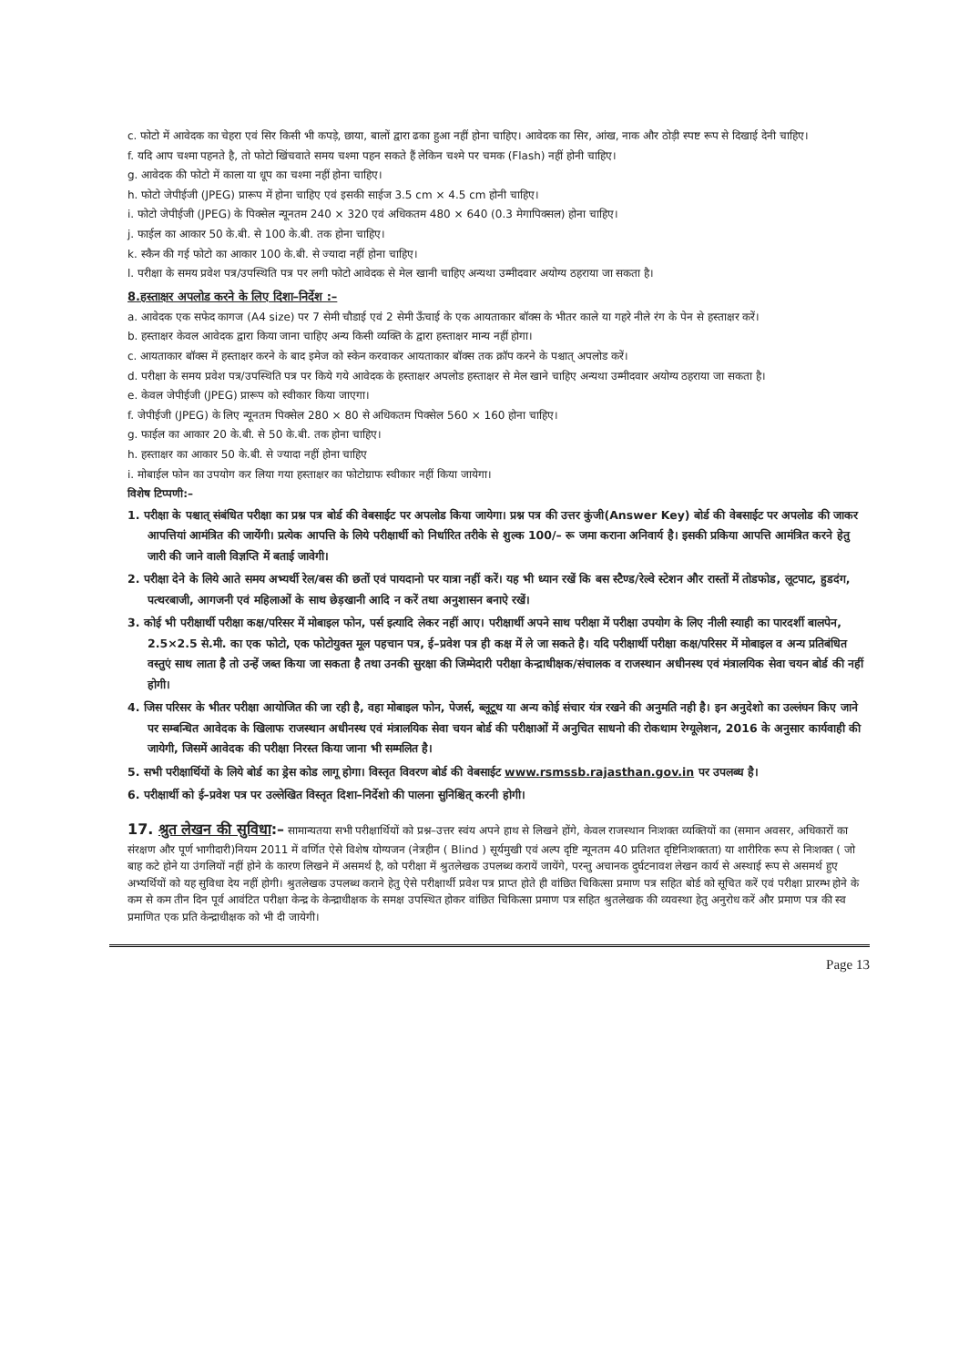c. फोटो में आवेदक का चेहरा एवं सिर किसी भी कपड़े, छाया, बालों द्वारा ढका हुआ नहीं होना चाहिए। आवेदक का सिर, आंख, नाक और ठोड़ी स्पष्ट रूप से दिखाई देनी चाहिए।
f. यदि आप चश्मा पहनते है, तो फोटो खिंचवाते समय चश्मा पहन सकते हैं लेकिन चश्मे पर चमक (Flash) नहीं होनी चाहिए।
g. आवेदक की फोटो में काला या धूप का चश्मा नहीं होना चाहिए।
h. फोटो जेपीईजी (JPEG) प्रारूप में होना चाहिए एवं इसकी साईज 3.5 cm × 4.5 cm होनी चाहिए।
i. फोटो जेपीईजी (JPEG) के पिक्सेल न्यूनतम 240 × 320 एवं अधिकतम 480 × 640 (0.3 मेगापिक्सल) होना चाहिए।
j. फाईल का आकार 50 के.बी. से 100 के.बी. तक होना चाहिए।
k. स्कैन की गई फोटो का आकार 100 के.बी. से ज्यादा नहीं होना चाहिए।
l. परीक्षा के समय प्रवेश पत्र/उपस्थिति पत्र पर लगी फोटो आवेदक से मेल खानी चाहिए अन्यथा उम्मीदवार अयोग्य ठहराया जा सकता है।
8.हस्ताक्षर अपलोड करने के लिए दिशा–निर्देश :–
a. आवेदक एक सफेद कागज (A4 size) पर 7 सेमी चौडाई एवं 2 सेमी ऊँचाई के एक आयताकार बॉक्स के भीतर काले या गहरे नीले रंग के पेन से हस्ताक्षर करें।
b. हस्ताक्षर केवल आवेदक द्वारा किया जाना चाहिए अन्य किसी व्यक्ति के द्वारा हस्ताक्षर मान्य नहीं होगा।
c. आयताकार बॉक्स में हस्ताक्षर करने के बाद इमेज को स्केन करवाकर आयताकार बॉक्स तक क्रॉप करने के पश्चात् अपलोड करें।
d. परीक्षा के समय प्रवेश पत्र/उपस्थिति पत्र पर किये गये आवेदक के हस्ताक्षर अपलोड हस्ताक्षर से मेल खाने चाहिए अन्यथा उम्मीदवार अयोग्य ठहराया जा सकता है।
e. केवल जेपीईजी (JPEG) प्रारूप को स्वीकार किया जाएगा।
f. जेपीईजी (JPEG) के लिए न्यूनतम पिक्सेल 280 × 80 से अधिकतम पिक्सेल 560 × 160 होना चाहिए।
g. फाईल का आकार 20 के.बी. से 50 के.बी. तक होना चाहिए।
h. हस्ताक्षर का आकार 50 के.बी. से ज्यादा नहीं होना चाहिए
i. मोबाईल फोन का उपयोग कर लिया गया हस्ताक्षर का फोटोग्राफ स्वीकार नहीं किया जायेगा।
विशेष टिप्पणी:–
1. परीक्षा के पश्चात् संबंधित परीक्षा का प्रश्न पत्र बोर्ड की वेबसाईट पर अपलोड किया जायेगा। प्रश्न पत्र की उत्तर कुंजी(Answer Key) बोर्ड की वेबसाईट पर अपलोड की जाकर आपत्तियां आमंत्रित की जायेंगी। प्रत्येक आपत्ति के लिये परीक्षार्थी को निर्धारित तरीके से शुल्क 100/– रू जमा कराना अनिवार्य है। इसकी प्रकिया आपत्ति आमंत्रित करने हेतु जारी की जाने वाली विज्ञप्ति में बताई जावेगी।
2. परीक्षा देने के लिये आते समय अभ्यर्थी रेल/बस की छतों एवं पायदानो पर यात्रा नहीं करें। यह भी ध्यान रखें कि बस स्टैण्ड/रेल्वे स्टेशन और रास्तों में तोडफोड, लूटपाट, हुडदंग, पत्थरबाजी, आगजनी एवं महिलाओं के साथ छेड़खानी आदि न करें तथा अनुशासन बनाऐ रखें।
3. कोई भी परीक्षार्थी परीक्षा कक्ष/परिसर में मोबाइल फोन, पर्स इत्यादि लेकर नहीं आए। परीक्षार्थी अपने साथ परीक्षा में परीक्षा उपयोग के लिए नीली स्याही का पारदर्शी बालपेन, 2.5×2.5 से.मी. का एक फोटो, एक फोटोयुक्त मूल पहचान पत्र, ई–प्रवेश पत्र ही कक्ष में ले जा सकते है। यदि परीक्षार्थी परीक्षा कक्ष/परिसर में मोबाइल व अन्य प्रतिबंधित वस्तुएं साथ लाता है तो उन्हें जब्त किया जा सकता है तथा उनकी सुरक्षा की जिम्मेदारी परीक्षा केन्द्राधीक्षक/संचालक व राजस्थान अधीनस्थ एवं मंत्रालयिक सेवा चयन बोर्ड की नहीं होगी।
4. जिस परिसर के भीतर परीक्षा आयोजित की जा रही है, वहा मोबाइल फोन, पेजर्स, ब्लूटूथ या अन्य कोई संचार यंत्र रखने की अनुमति नही है। इन अनुदेशो का उल्लंघन किए जाने पर सम्बन्धित आवेदक के खिलाफ राजस्थान अधीनस्थ एवं मंत्रालयिक सेवा चयन बोर्ड की परीक्षाओं में अनुचित साधनो की रोकथाम रेग्यूलेशन, 2016 के अनुसार कार्यवाही की जायेगी, जिसमें आवेदक की परीक्षा निरस्त किया जाना भी सम्मलित है।
5. सभी परीक्षार्थियों के लिये बोर्ड का ड्रेस कोड लागू होगा। विस्तृत विवरण बोर्ड की वेबसाईट www.rsmssb.rajasthan.gov.in पर उपलब्ध है।
6. परीक्षार्थी को ई–प्रवेश पत्र पर उल्लेखित विस्तृत दिशा–निर्देशो की पालना सुनिश्चित् करनी होगी।
17. श्रुत लेखन की सुविधा:– सामान्यतया सभी परीक्षार्थियों को प्रश्न–उत्तर स्वंय अपने हाथ से लिखने होंगे, केवल राजस्थान निःशक्त व्यक्तियों का (समान अवसर, अधिकारों का संरक्षण और पूर्ण भागीदारी)नियम 2011 में वर्णित ऐसे विशेष योग्यजन (नेत्रहीन ( Blind ) सूर्यमुखी एवं अल्प दृष्टि न्यूनतम 40 प्रतिशत दृष्टिनिःशक्तता) या शारीरिक रूप से निःशक्त ( जो बाह कटे होने या उंगलियों नहीं होने के कारण लिखने में असमर्थ है, को परीक्षा में श्रुतलेखक उपलब्ध करायें जायेंगे, परन्तु अचानक दुर्घटनावश लेखन कार्य से अस्थाई रूप से असमर्थ हुए अभ्यर्थियों को यह सुविधा देय नहीं होगी। श्रुतलेखक उपलब्ध कराने हेतु ऐसे परीक्षार्थी प्रवेश पत्र प्राप्त होते ही वांछित चिकित्सा प्रमाण पत्र सहित बोर्ड को सूचित करें एवं परीक्षा प्रारम्भ होने के कम से कम तीन दिन पूर्व आवंटित परीक्षा केन्द्र के केन्द्राधीक्षक के समक्ष उपस्थित होकर वांछित चिकित्सा प्रमाण पत्र सहित श्रुतलेखक की व्यवस्था हेतु अनुरोध करें और प्रमाण पत्र की स्व प्रमाणित एक प्रति केन्द्राधीक्षक को भी दी जायेगी।
Page 13